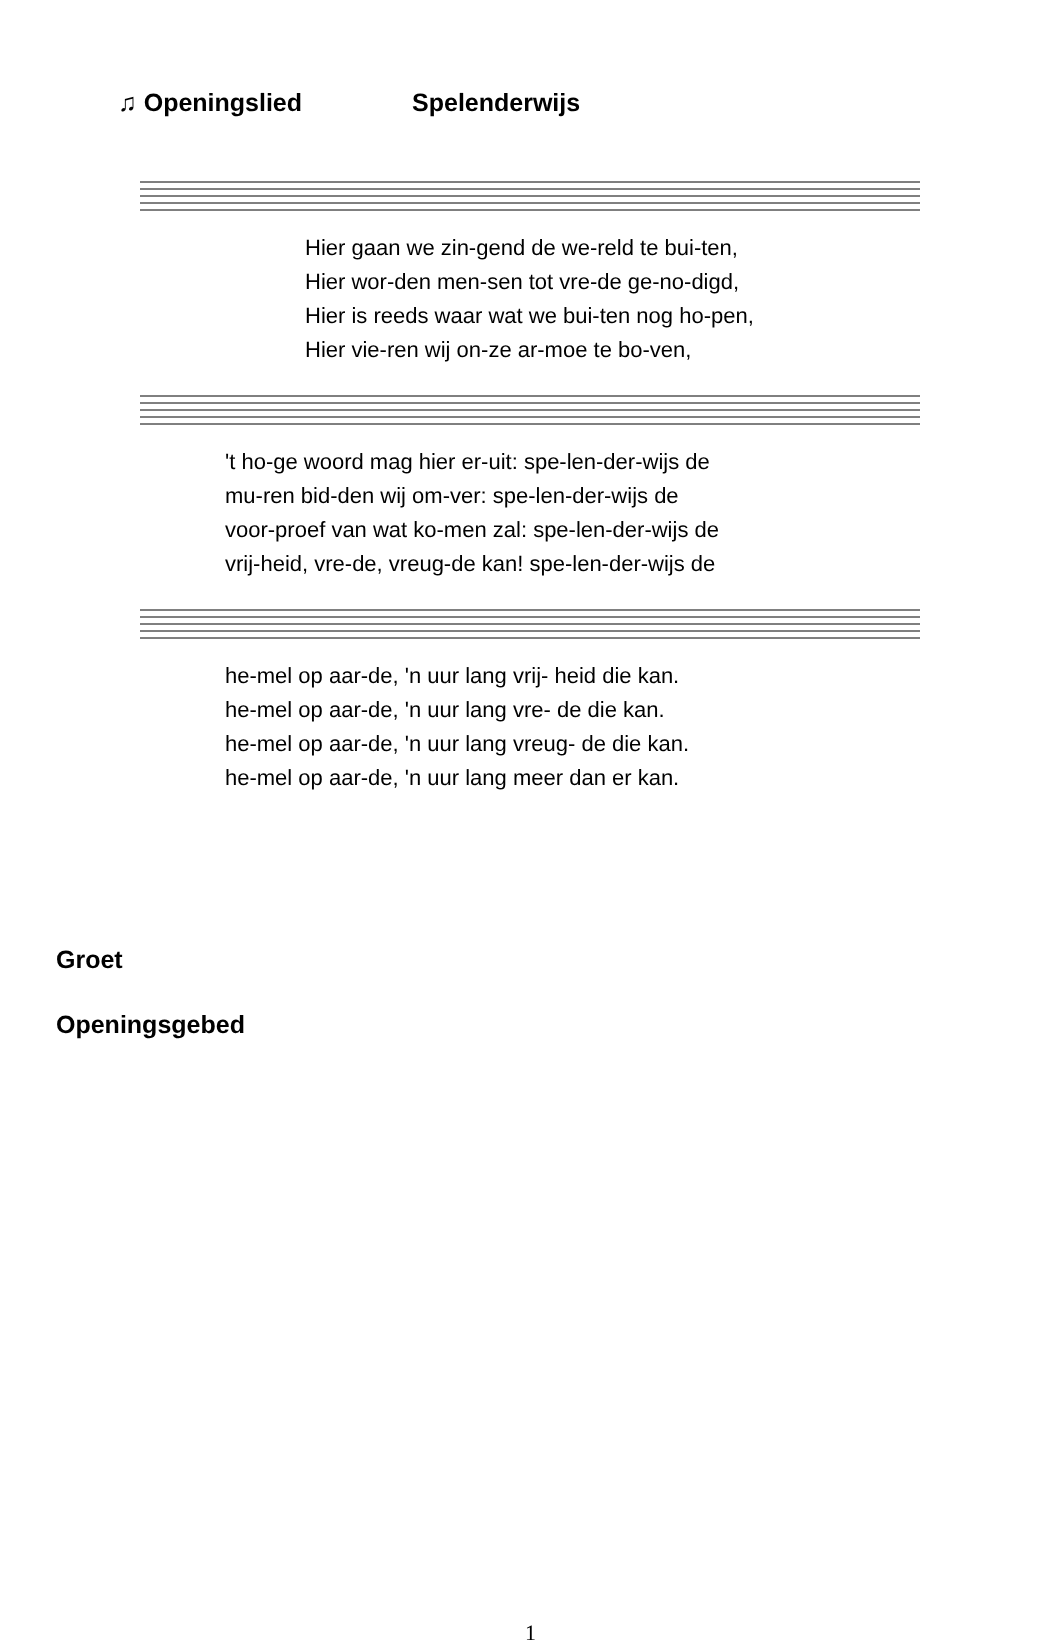♫ Openingslied Spelenderwijs
Hier gaan we zin-gend de we-reld te bui-ten,
Hier wor-den men-sen tot vre-de ge-no-digd,
Hier is reeds waar wat we bui-ten nog ho-pen,
Hier vie-ren wij on-ze ar-moe te bo-ven,
't ho-ge woord mag hier er-uit: spe-len-der-wijs de
mu-ren bid-den wij om-ver: spe-len-der-wijs de
voor-proef van wat ko-men zal: spe-len-der-wijs de
vrij-heid, vre-de, vreug-de kan! spe-len-der-wijs de
he-mel op aar-de, 'n uur lang vrij- heid die kan.
he-mel op aar-de, 'n uur lang vre- de die kan.
he-mel op aar-de, 'n uur lang vreug- de die kan.
he-mel op aar-de, 'n uur lang meer dan er kan.
Groet
Openingsgebed
1